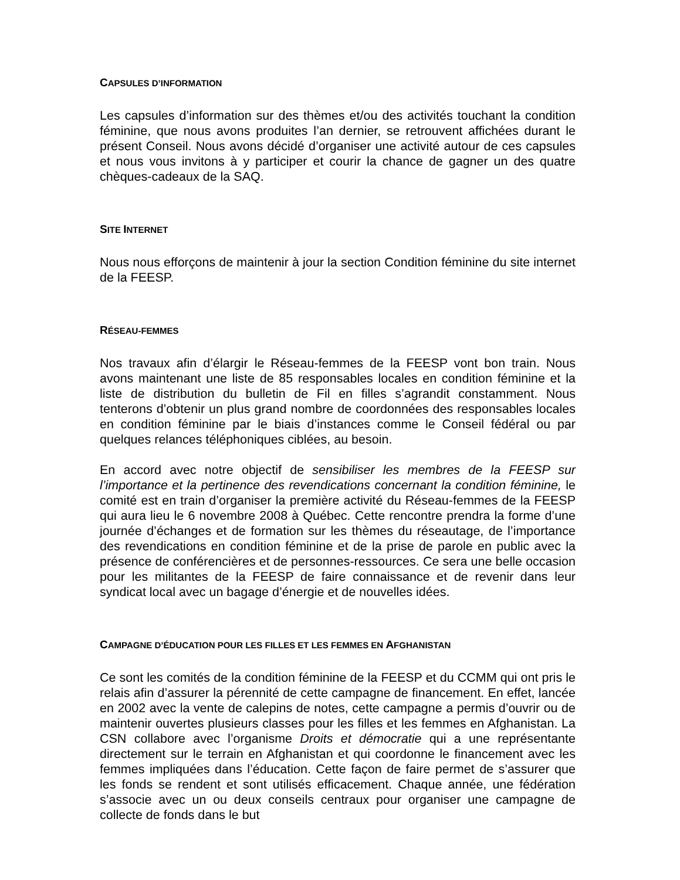CAPSULES D’INFORMATION
Les capsules d’information sur des thèmes et/ou des activités touchant la condition féminine, que nous avons produites l’an dernier, se retrouvent affichées durant le présent Conseil. Nous avons décidé d’organiser une activité autour de ces capsules et nous vous invitons à y participer et courir la chance de gagner un des quatre chèques-cadeaux de la SAQ.
SITE INTERNET
Nous nous efforçons de maintenir à jour la section Condition féminine du site internet de la FEESP.
RÉSEAU-FEMMES
Nos travaux afin d’élargir le Réseau-femmes de la FEESP vont bon train. Nous avons maintenant une liste de 85 responsables locales en condition féminine et la liste de distribution du bulletin de Fil en filles s’agrandit constamment. Nous tenterons d’obtenir un plus grand nombre de coordonnées des responsables locales en condition féminine par le biais d’instances comme le Conseil fédéral ou par quelques relances téléphoniques ciblées, au besoin.
En accord avec notre objectif de sensibiliser les membres de la FEESP sur l’importance et la pertinence des revendications concernant la condition féminine, le comité est en train d’organiser la première activité du Réseau-femmes de la FEESP qui aura lieu le 6 novembre 2008 à Québec. Cette rencontre prendra la forme d’une journée d’échanges et de formation sur les thèmes du réseautage, de l’importance des revendications en condition féminine et de la prise de parole en public avec la présence de conférencières et de personnes-ressources. Ce sera une belle occasion pour les militantes de la FEESP de faire connaissance et de revenir dans leur syndicat local avec un bagage d’énergie et de nouvelles idées.
CAMPAGNE D’ÉDUCATION POUR LES FILLES ET LES FEMMES EN AFGHANISTAN
Ce sont les comités de la condition féminine de la FEESP et du CCMM qui ont pris le relais afin d’assurer la pérennité de cette campagne de financement. En effet, lancée en 2002 avec la vente de calepins de notes, cette campagne a permis d’ouvrir ou de maintenir ouvertes plusieurs classes pour les filles et les femmes en Afghanistan. La CSN collabore avec l’organisme Droits et démocratie qui a une représentante directement sur le terrain en Afghanistan et qui coordonne le financement avec les femmes impliquées dans l’éducation. Cette façon de faire permet de s’assurer que les fonds se rendent et sont utilisés efficacement. Chaque année, une fédération s’associe avec un ou deux conseils centraux pour organiser une campagne de collecte de fonds dans le but